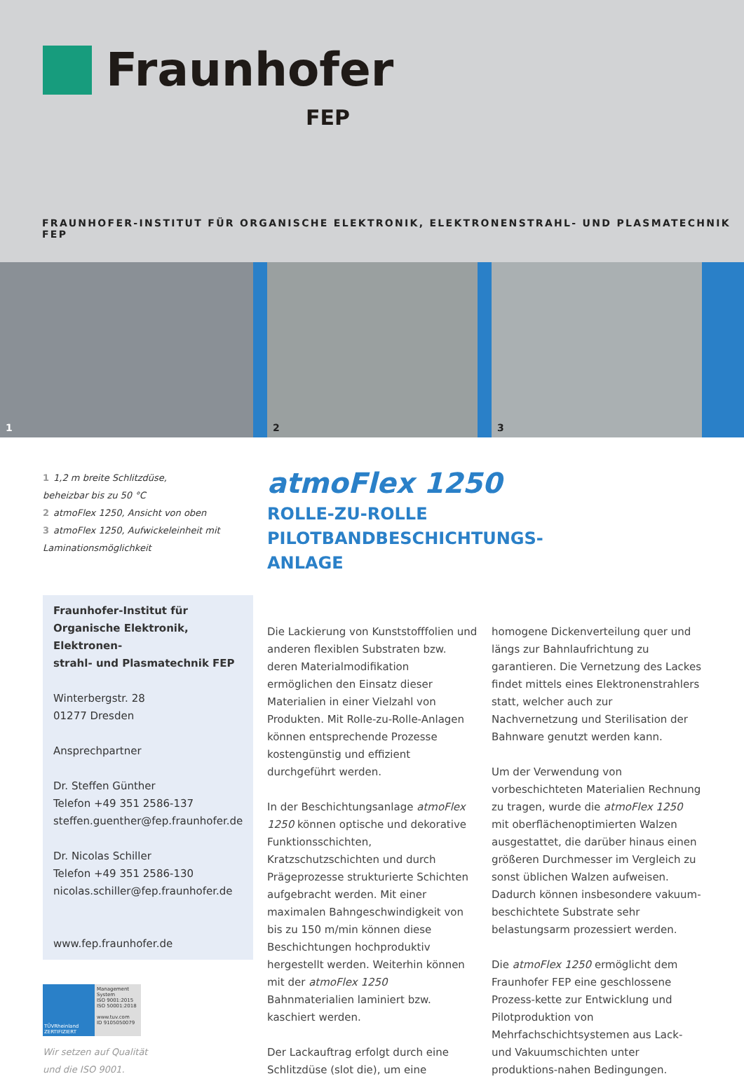Fraunhofer
FEP
FRAUNHOFER-INSTITUT FÜR ORGANISCHE ELEKTRONIK, ELEKTRONENSTRAHL- UND PLASMATECHNIK FEP
1
2
3
1 1,2 m breite Schlitzdüse,
beheizbar bis zu 50 °C
2 atmoFlex 1250, Ansicht von oben
3 atmoFlex 1250, Aufwickeleinheit mit
Laminationsmöglichkeit
Fraunhofer-Institut für
Organische Elektronik, Elektronen-
strahl- und Plasmatechnik FEP
Winterbergstr. 28
01277 Dresden
Ansprechpartner
Dr. Steffen Günther
Telefon +49 351 2586-137
steffen.guenther@fep.fraunhofer.de
Dr. Nicolas Schiller
Telefon +49 351 2586-130
nicolas.schiller@fep.fraunhofer.de
www.fep.fraunhofer.de
TÜVRheinland ZERTIFIZIERT
Management System
ISO 9001:2015
ISO 50001:2018
www.tuv.com
ID 9105050079
Wir setzen auf Qualität
und die ISO 9001.
atmoFlex 1250
ROLLE-ZU-ROLLE PILOTBANDBESCHICHTUNGS-
ANLAGE
Die Lackierung von Kunststofffolien und anderen flexiblen Substraten bzw. deren Materialmodifikation ermöglichen den Einsatz dieser Materialien in einer Vielzahl von Produkten. Mit Rolle-zu-Rolle-Anlagen können entsprechende Prozesse kostengünstig und effizient durchgeführt werden.
In der Beschichtungsanlage atmoFlex 1250 können optische und dekorative Funktionsschichten, Kratzschutzschichten und durch Prägeprozesse strukturierte Schichten aufgebracht werden. Mit einer maximalen Bahngeschwindigkeit von bis zu 150 m/min können diese Beschichtungen hochproduktiv hergestellt werden. Weiterhin können mit der atmoFlex 1250 Bahnmaterialien laminiert bzw. kaschiert werden.
Der Lackauftrag erfolgt durch eine Schlitzdüse (slot die), um eine homogene Dickenverteilung quer und längs zur Bahnlaufrichtung zu garantieren. Die Vernetzung des Lackes findet mittels eines Elektronenstrahlers statt, welcher auch zur Nachvernetzung und Sterilisation der Bahnware genutzt werden kann.
Um der Verwendung von vorbeschichteten Materialien Rechnung zu tragen, wurde die atmoFlex 1250 mit oberflächenoptimierten Walzen ausgestattet, die darüber hinaus einen größeren Durchmesser im Vergleich zu sonst üblichen Walzen aufweisen. Dadurch können insbesondere vakuum-beschichtete Substrate sehr belastungsarm prozessiert werden.
Die atmoFlex 1250 ermöglicht dem Fraunhofer FEP eine geschlossene Prozess-kette zur Entwicklung und Pilotproduktion von Mehrfachschichtsystemen aus Lack- und Vakuumschichten unter produktions-nahen Bedingungen.